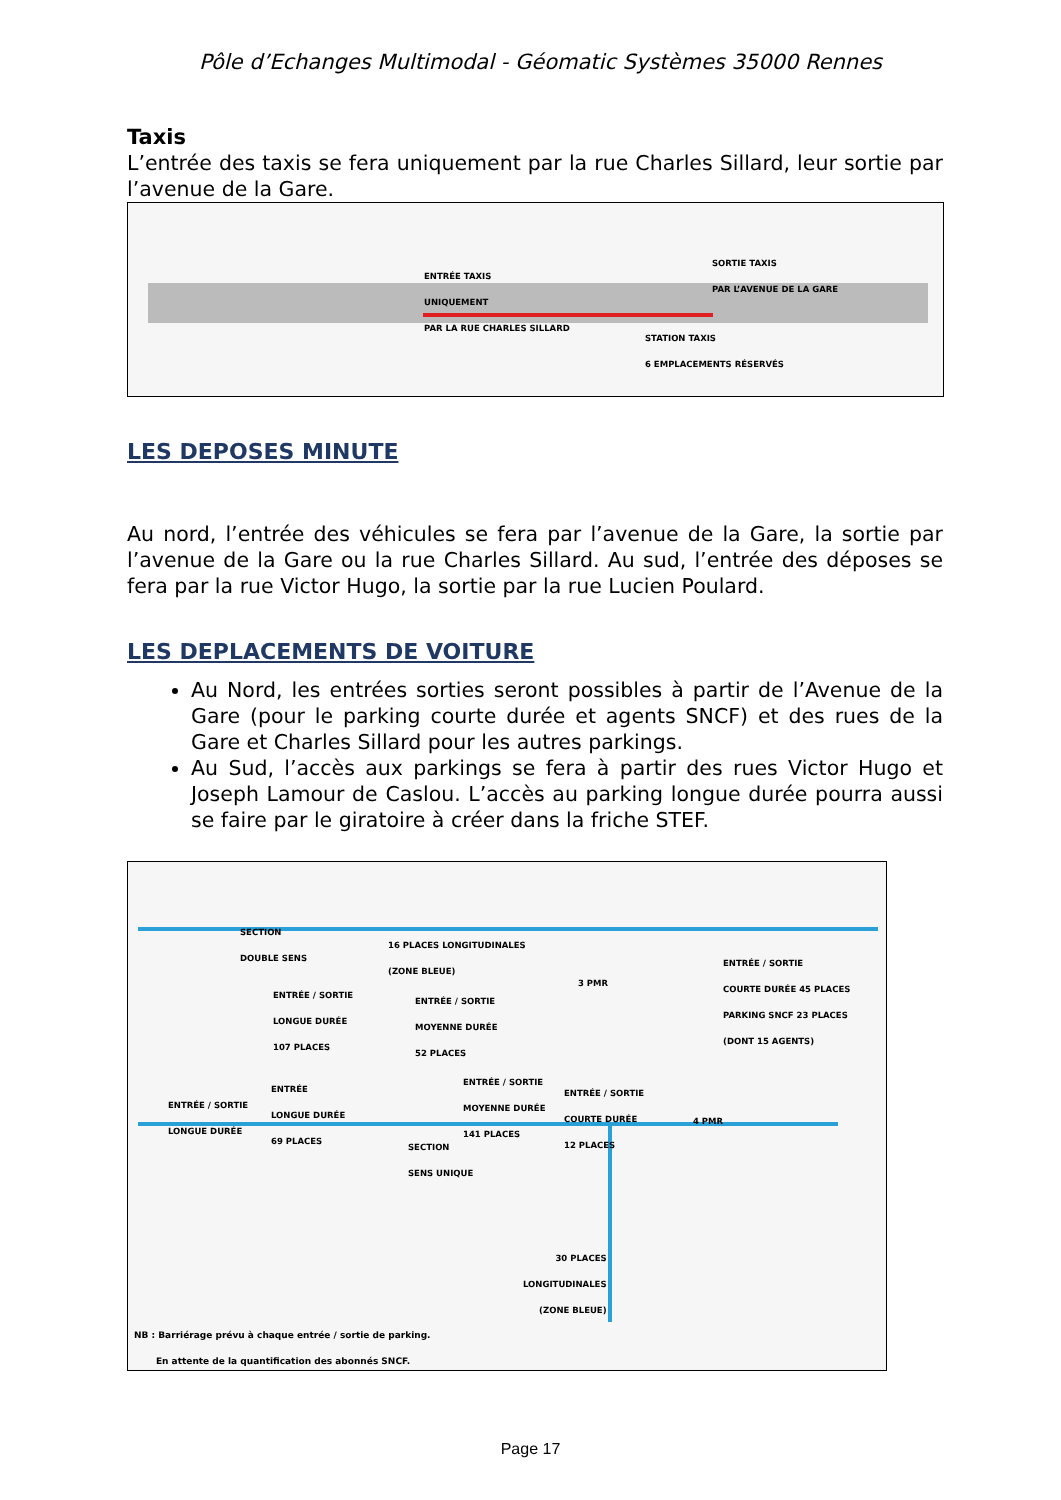Pôle d’Echanges Multimodal - Géomatic Systèmes 35000 Rennes
Taxis
L’entrée des taxis se fera uniquement par la rue Charles Sillard, leur sortie par l’avenue de la Gare.
ENTRÉE TAXIS
UNIQUEMENT
PAR LA RUE CHARLES SILLARD
SORTIE TAXIS
PAR L’AVENUE DE LA GARE
STATION TAXIS
6 EMPLACEMENTS RÉSERVÉS
LES DEPOSES MINUTE
Au nord, l’entrée des véhicules se fera par l’avenue de la Gare, la sortie par l’avenue de la Gare ou la rue Charles Sillard. Au sud, l’entrée des déposes se fera par la rue Victor Hugo, la sortie par la rue Lucien Poulard.
LES DEPLACEMENTS DE VOITURE
Au Nord, les entrées sorties seront possibles à partir de l’Avenue de la Gare (pour le parking courte durée et agents SNCF) et des rues de la Gare et Charles Sillard pour les autres parkings.
Au Sud, l’accès aux parkings se fera à partir des rues Victor Hugo et Joseph Lamour de Caslou. L’accès au parking longue durée pourra aussi se faire par le giratoire à créer dans la friche STEF.
SECTION
DOUBLE SENS 16 PLACES LONGITUDINALES
(ZONE BLEUE)
3 PMR
ENTRÉE / SORTIE
COURTE DURÉE 45 PLACES
PARKING SNCF 23 PLACES
(DONT 15 AGENTS) ENTRÉE / SORTIE
LONGUE DURÉE
107 PLACES
ENTRÉE / SORTIE
MOYENNE DURÉE
52 PLACES
ENTRÉE / SORTIE
LONGUE DURÉE
ENTRÉE
LONGUE DURÉE
69 PLACES
ENTRÉE / SORTIE
MOYENNE DURÉE
141 PLACES
ENTRÉE / SORTIE
COURTE DURÉE
12 PLACES
4 PMR
SECTION
SENS UNIQUE
30 PLACES
LONGITUDINALES
(ZONE BLEUE)
NB : Barriérage prévu à chaque entrée / sortie de parking.
En attente de la quantification des abonnés SNCF.
Page 17